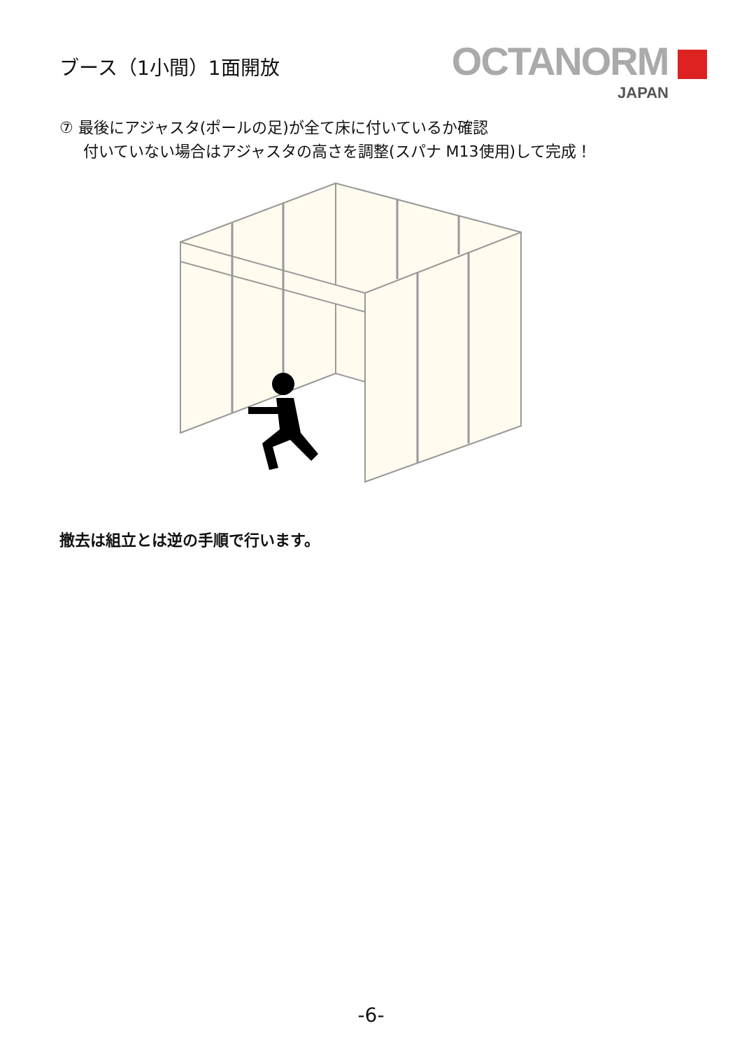ブース（1小間）1面開放
OCTANORM
JAPAN
⑦ 最後にアジャスタ(ポールの足)が全て床に付いているか確認
付いていない場合はアジャスタの高さを調整(スパナ M13使用)して完成！
撤去は組立とは逆の手順で行います。
-6-